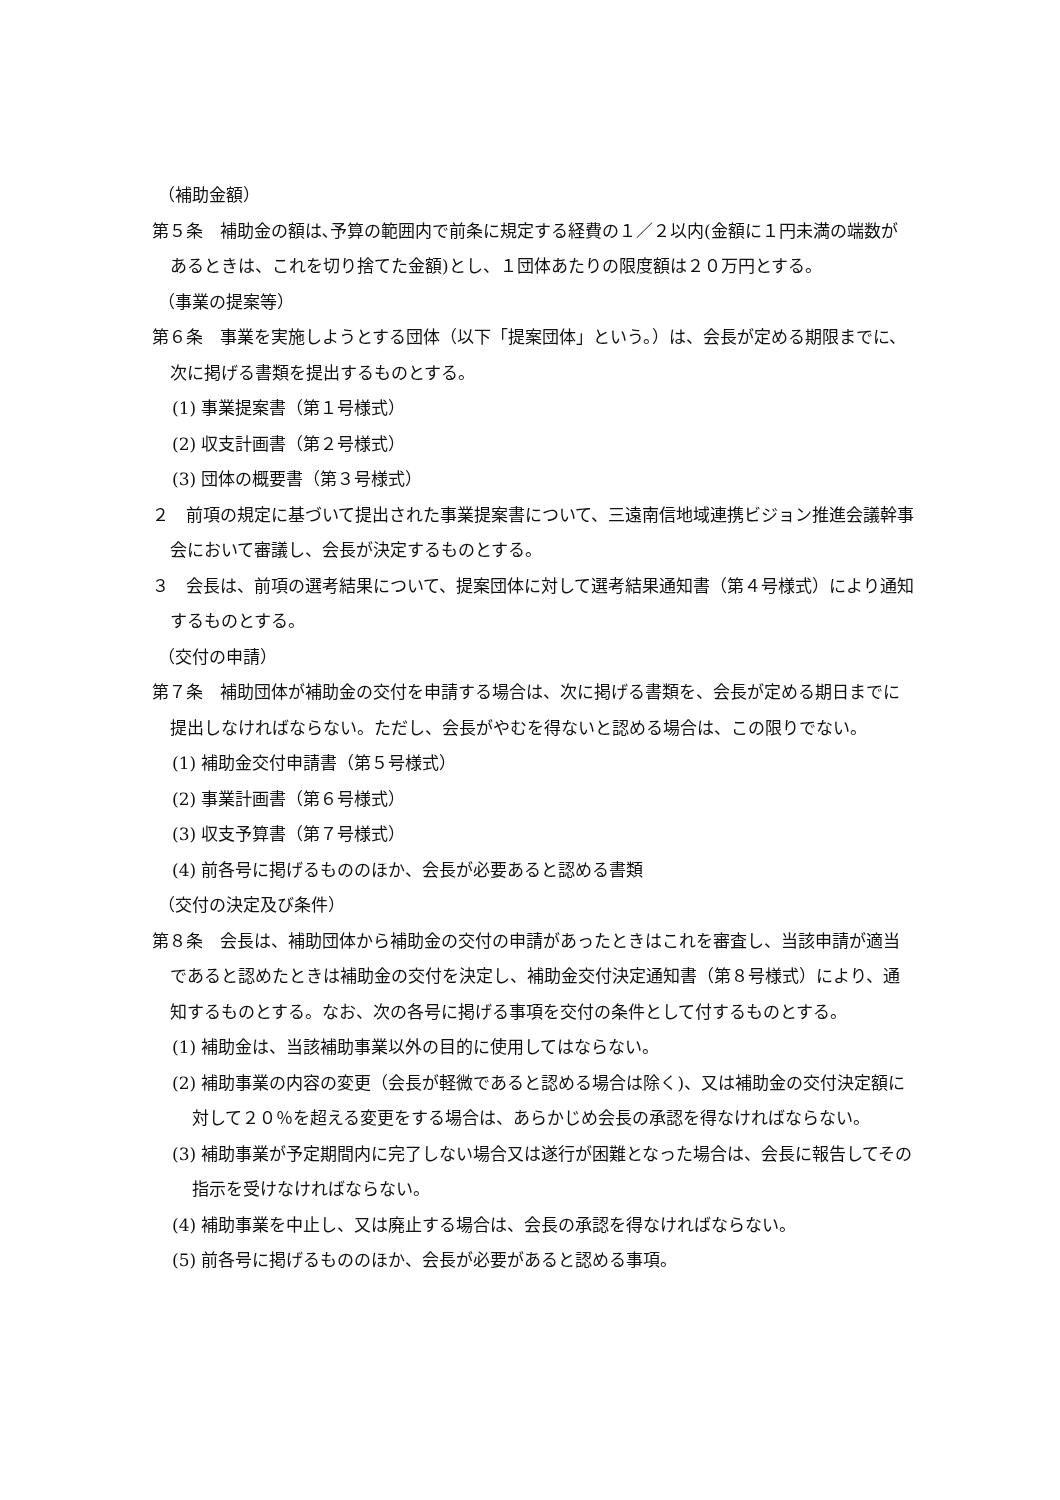（補助金額）
第５条　補助金の額は､予算の範囲内で前条に規定する経費の１／２以内(金額に１円未満の端数があるときは、これを切り捨てた金額)とし、１団体あたりの限度額は２０万円とする。
（事業の提案等）
第６条　事業を実施しようとする団体（以下「提案団体」という。）は、会長が定める期限までに、次に掲げる書類を提出するものとする。
(1) 事業提案書（第１号様式）
(2) 収支計画書（第２号様式）
(3) 団体の概要書（第３号様式）
２　前項の規定に基づいて提出された事業提案書について、三遠南信地域連携ビジョン推進会議幹事会において審議し、会長が決定するものとする。
３　会長は、前項の選考結果について、提案団体に対して選考結果通知書（第４号様式）により通知するものとする。
（交付の申請）
第７条　補助団体が補助金の交付を申請する場合は、次に掲げる書類を、会長が定める期日までに提出しなければならない。ただし、会長がやむを得ないと認める場合は、この限りでない。
(1) 補助金交付申請書（第５号様式）
(2) 事業計画書（第６号様式）
(3) 収支予算書（第７号様式）
(4) 前各号に掲げるもののほか、会長が必要あると認める書類
（交付の決定及び条件）
第８条　会長は、補助団体から補助金の交付の申請があったときはこれを審査し、当該申請が適当であると認めたときは補助金の交付を決定し、補助金交付決定通知書（第８号様式）により、通知するものとする。なお、次の各号に掲げる事項を交付の条件として付するものとする。
(1) 補助金は、当該補助事業以外の目的に使用してはならない。
(2) 補助事業の内容の変更（会長が軽微であると認める場合は除く)、又は補助金の交付決定額に対して２０％を超える変更をする場合は、あらかじめ会長の承認を得なければならない。
(3) 補助事業が予定期間内に完了しない場合又は遂行が困難となった場合は、会長に報告してその指示を受けなければならない。
(4) 補助事業を中止し、又は廃止する場合は、会長の承認を得なければならない。
(5) 前各号に掲げるもののほか、会長が必要があると認める事項。